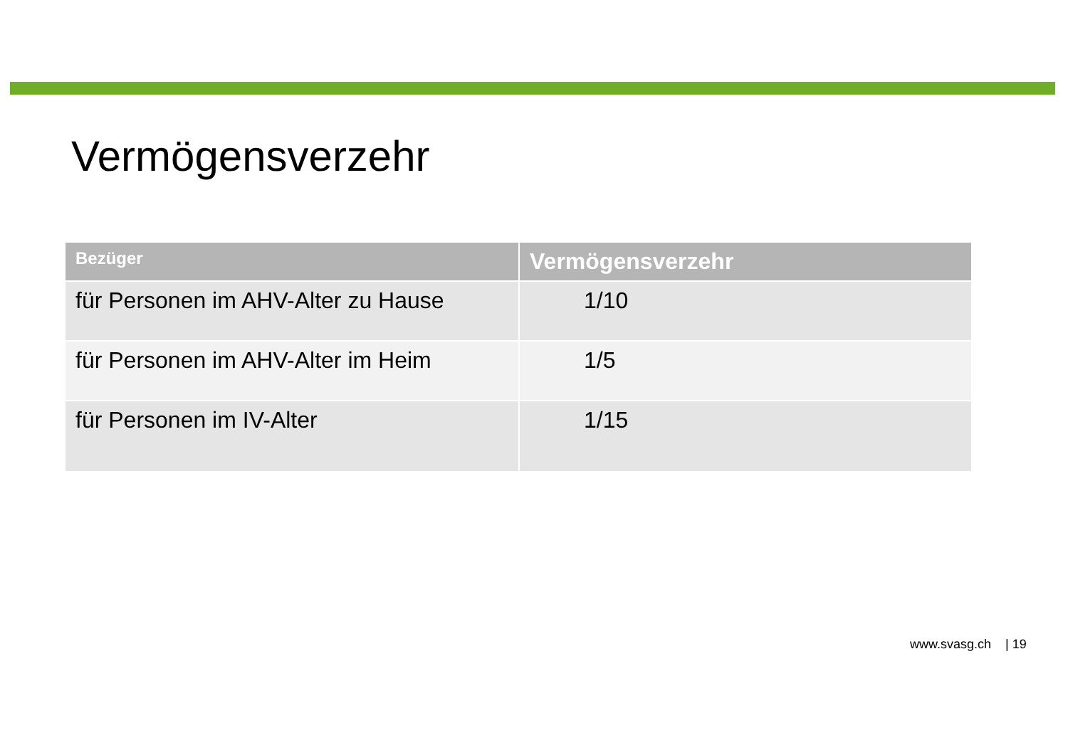Vermögensverzehr
| Bezüger | Vermögensverzehr |
| --- | --- |
| für Personen im AHV-Alter zu Hause | 1/10 |
| für Personen im AHV-Alter im Heim | 1/5 |
| für Personen im IV-Alter | 1/15 |
www.svasg.ch | 19